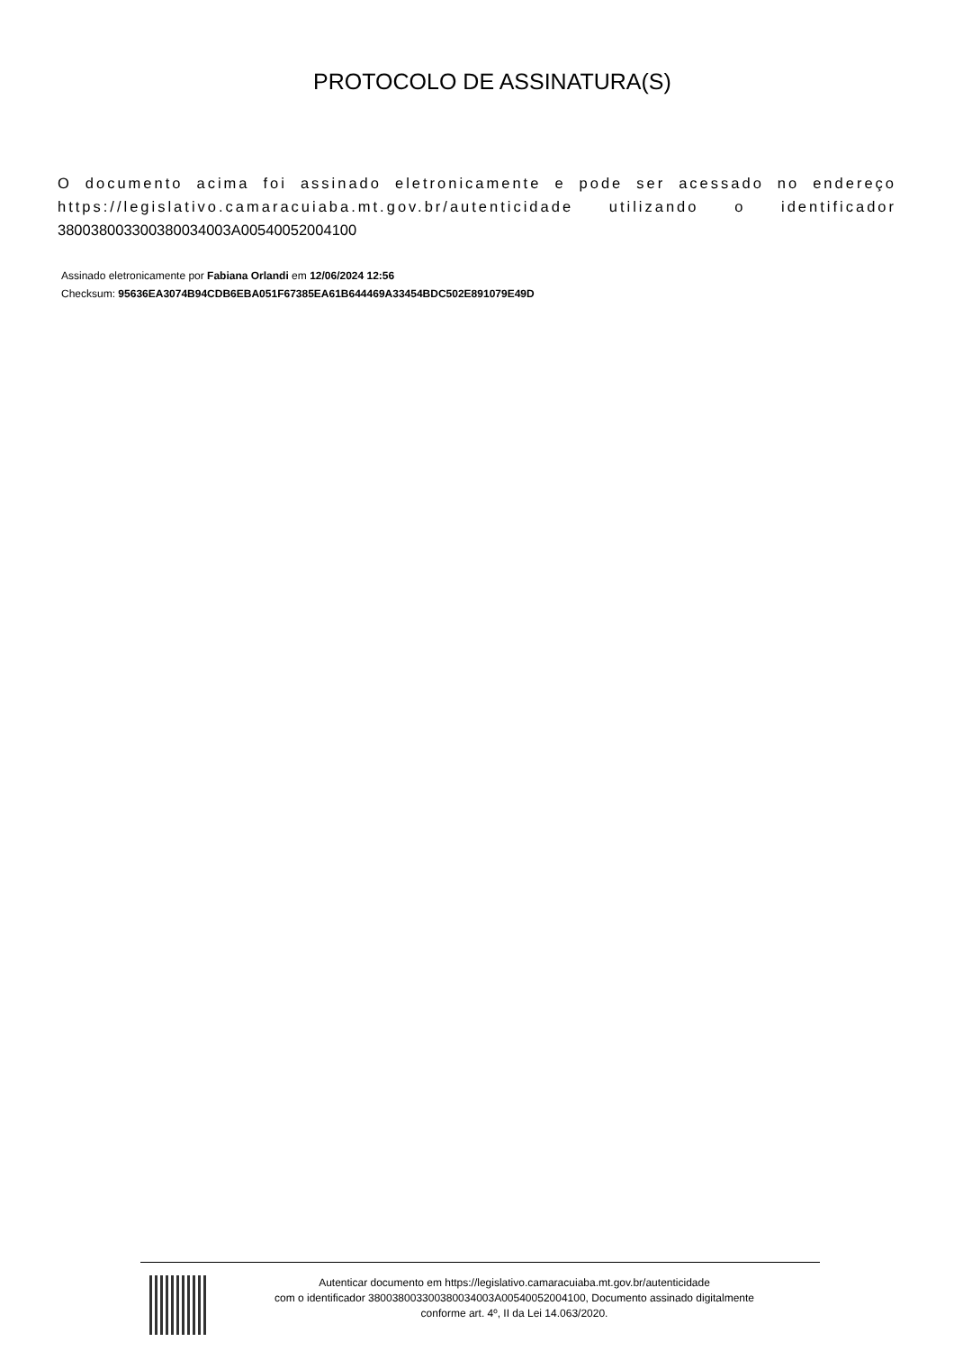PROTOCOLO DE ASSINATURA(S)
O documento acima foi assinado eletronicamente e pode ser acessado no endereço https://legislativo.camaracuiaba.mt.gov.br/autenticidade utilizando o identificador 380038003300380034003A00540052004100
Assinado eletronicamente por Fabiana Orlandi em 12/06/2024 12:56
Checksum: 95636EA3074B94CDB6EBA051F67385EA61B644469A33454BDC502E891079E49D
Autenticar documento em https://legislativo.camaracuiaba.mt.gov.br/autenticidade
com o identificador 380038003300380034003A00540052004100, Documento assinado digitalmente
conforme art. 4º, II da Lei 14.063/2020.